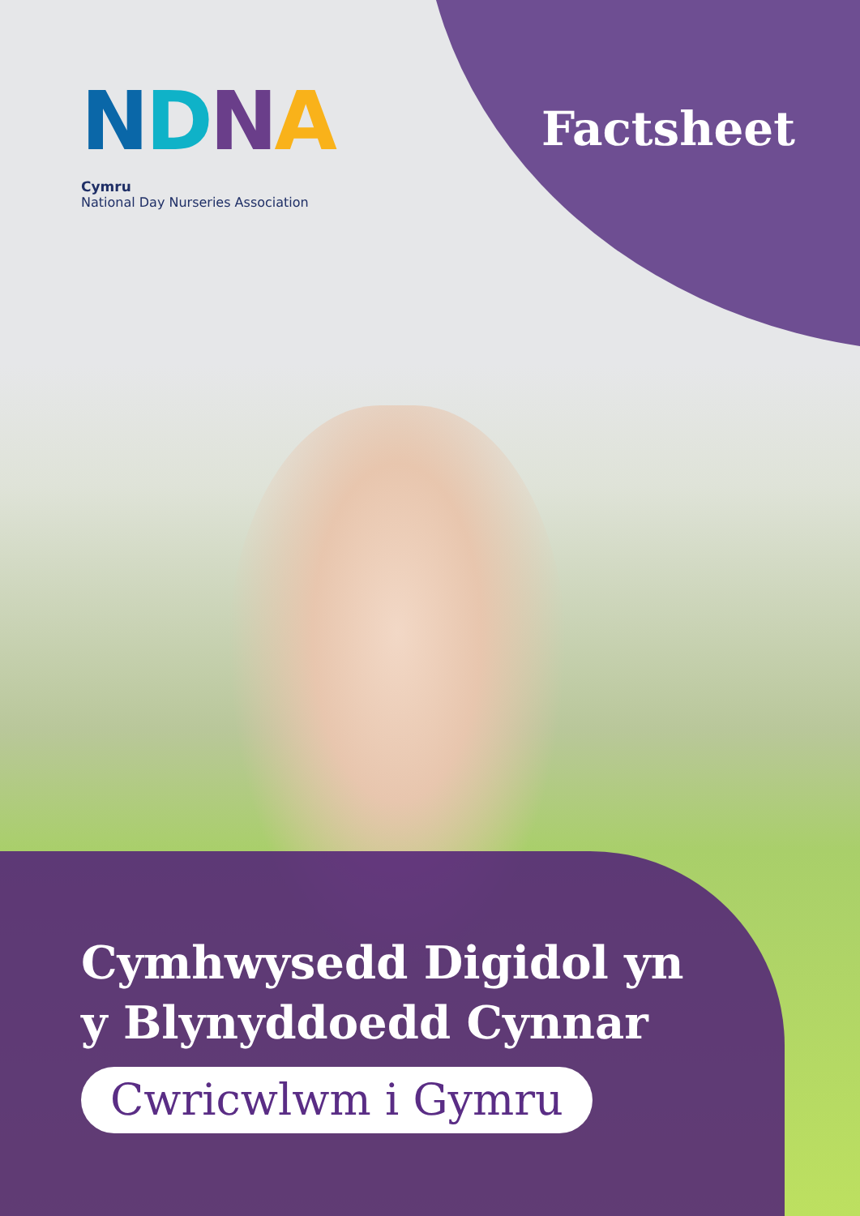NDNA
Cymru
National Day Nurseries Association
Factsheet
Cymhwysedd Digidol yn
y Blynyddoedd Cynnar
Cwricwlwm i Gymru